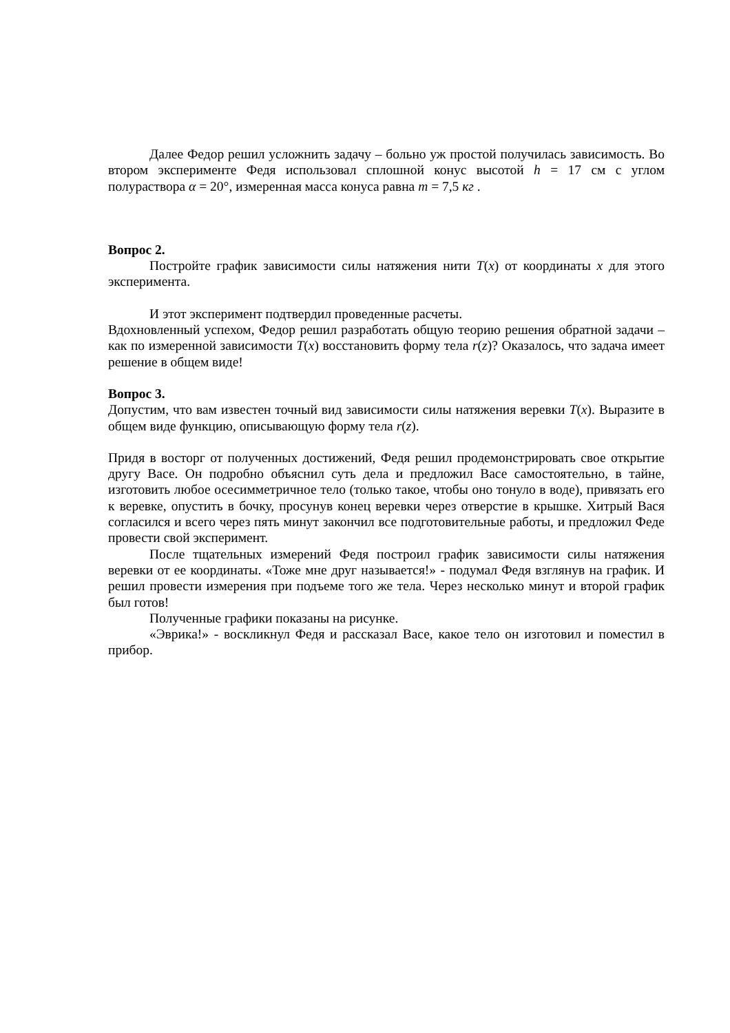Далее Федор решил усложнить задачу – больно уж простой получилась зависимость. Во втором эксперименте Федя использовал сплошной конус высотой h = 17 см с углом полураствора α = 20°, измеренная масса конуса равна m = 7,5 кг .
Вопрос 2.
Постройте график зависимости силы натяжения нити T(x) от координаты x для этого эксперимента.
И этот эксперимент подтвердил проведенные расчеты.
Вдохновленный успехом, Федор решил разработать общую теорию решения обратной задачи – как по измеренной зависимости T(x) восстановить форму тела r(z)? Оказалось, что задача имеет решение в общем виде!
Вопрос 3.
Допустим, что вам известен точный вид зависимости силы натяжения веревки T(x). Выразите в общем виде функцию, описывающую форму тела r(z).
Придя в восторг от полученных достижений, Федя решил продемонстрировать свое открытие другу Васе. Он подробно объяснил суть дела и предложил Васе самостоятельно, в тайне, изготовить любое осесимметричное тело (только такое, чтобы оно тонуло в воде), привязать его к веревке, опустить в бочку, просунув конец веревки через отверстие в крышке. Хитрый Вася согласился и всего через пять минут закончил все подготовительные работы, и предложил Феде провести свой эксперимент.
После тщательных измерений Федя построил график зависимости силы натяжения веревки от ее координаты. «Тоже мне друг называется!» - подумал Федя взглянув на график. И решил провести измерения при подъеме того же тела. Через несколько минут и второй график был готов!
Полученные графики показаны на рисунке.
«Эврика!» - воскликнул Федя и рассказал Васе, какое тело он изготовил и поместил в прибор.